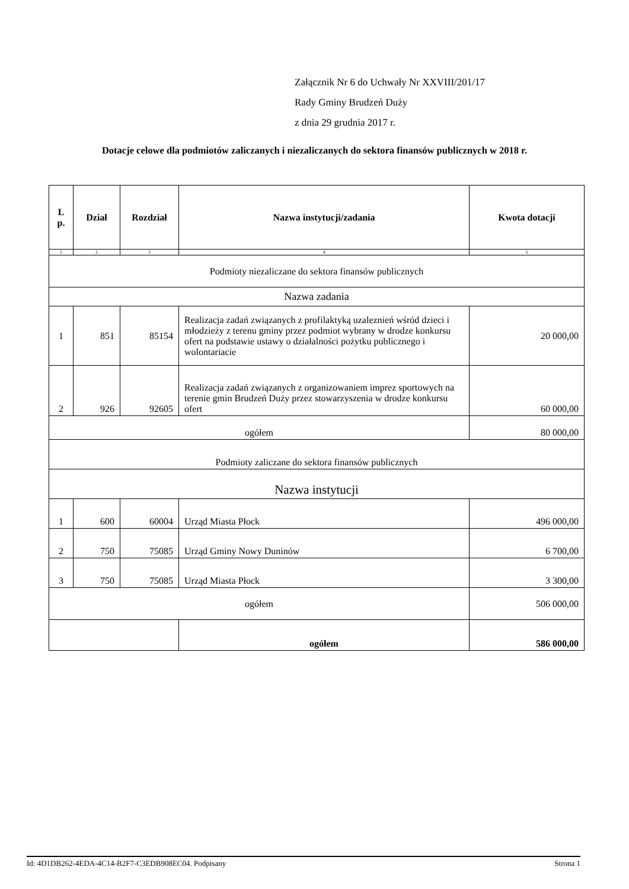Załącznik Nr 6 do Uchwały Nr XXVIII/201/17
Rady Gminy Brudzeń Duży
z dnia 29 grudnia 2017 r.
Dotacje celowe dla podmiotów zaliczanych i niezaliczanych do sektora finansów publicznych w 2018 r.
| L p. | Dział | Rozdział | Nazwa instytucji/zadania | Kwota dotacji |
| --- | --- | --- | --- | --- |
| 1 | 2 | 3 | 4 | 5 |
| Podmioty niezaliczane do sektora finansów publicznych | | | | |
| Nazwa zadania | | | | |
| 1 | 851 | 85154 | Realizacja zadań związanych z profilaktyką uzaleznień wśród dzieci i młodzieży z terenu gminy przez podmiot wybrany w drodze konkursu ofert na podstawie ustawy o działalności pożytku publicznego i wolontariacie | 20 000,00 |
| 2 | 926 | 92605 | Realizacja zadań związanych z organizowaniem imprez sportowych na terenie gmin Brudzeń Duży przez stowarzyszenia w drodze konkursu ofert | 60 000,00 |
| ogółem | | | | 80 000,00 |
| Podmioty zaliczane do sektora finansów publicznych | | | | |
| Nazwa instytucji | | | | |
| 1 | 600 | 60004 | Urząd Miasta Płock | 496 000,00 |
| 2 | 750 | 75085 | Urząd Gminy Nowy Duninów | 6 700,00 |
| 3 | 750 | 75085 | Urząd Miasta Płock | 3 300,00 |
| ogółem | | | | 506 000,00 |
| | | | ogółem | 586 000,00 |
Id: 4D1DB262-4EDA-4C14-B2F7-C3EDB908EC04. Podpisany Strona 1